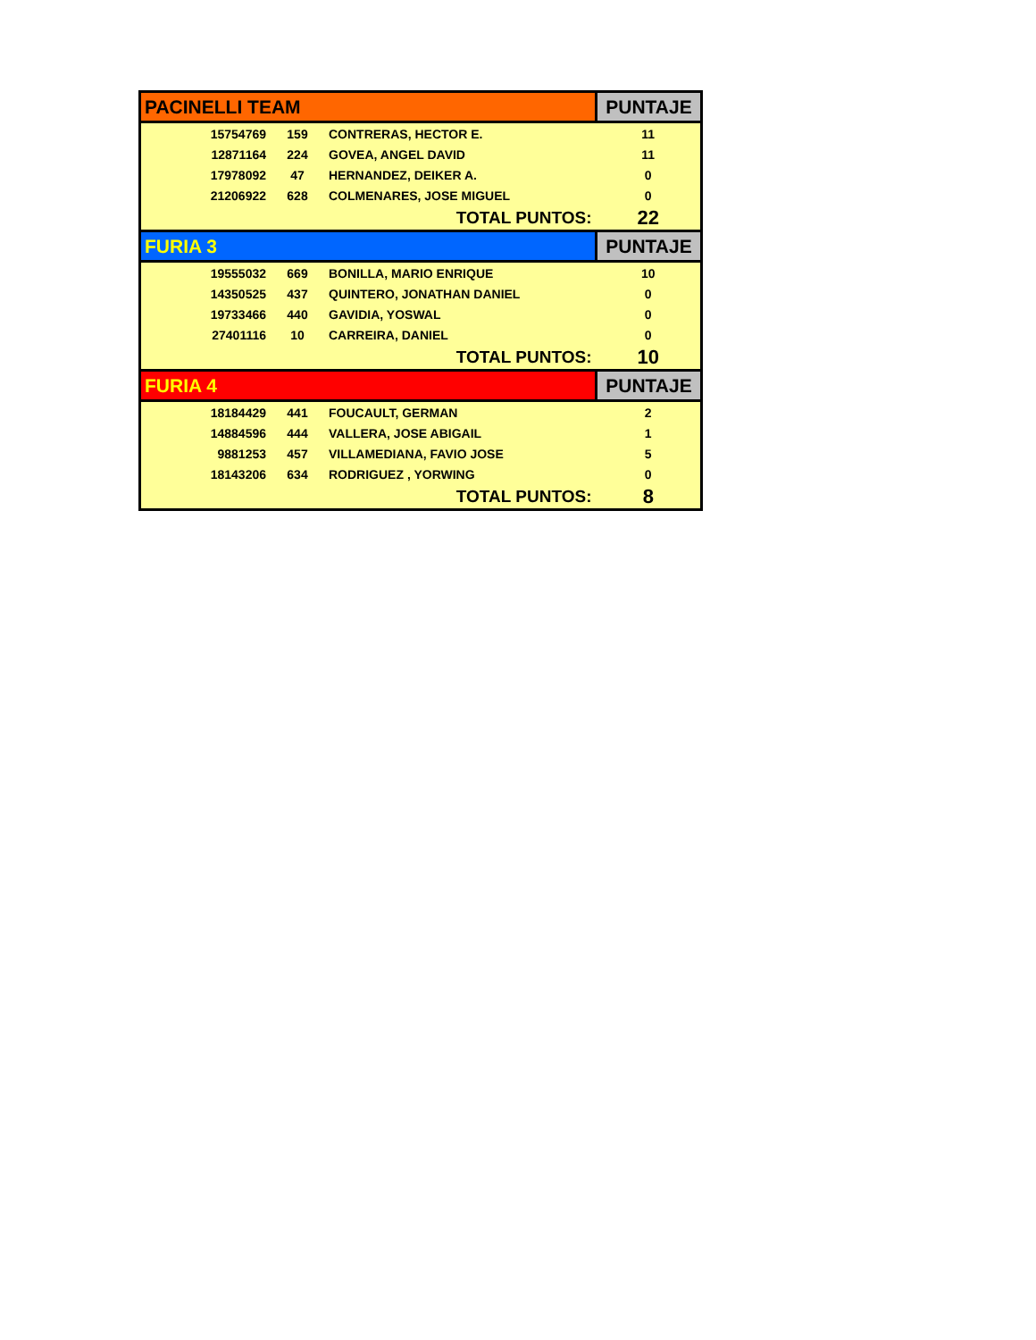| PACINELLI TEAM | | | PUNTAJE |
| 15754769 | 159 | CONTRERAS, HECTOR E. | 11 |
| 12871164 | 224 | GOVEA, ANGEL DAVID | 11 |
| 17978092 | 47 | HERNANDEZ, DEIKER A. | 0 |
| 21206922 | 628 | COLMENARES, JOSE MIGUEL | 0 |
| | | TOTAL PUNTOS: | 22 |
| FURIA 3 | | | PUNTAJE |
| 19555032 | 669 | BONILLA, MARIO ENRIQUE | 10 |
| 14350525 | 437 | QUINTERO, JONATHAN DANIEL | 0 |
| 19733466 | 440 | GAVIDIA, YOSWAL | 0 |
| 27401116 | 10 | CARREIRA, DANIEL | 0 |
| | | TOTAL PUNTOS: | 10 |
| FURIA 4 | | | PUNTAJE |
| 18184429 | 441 | FOUCAULT, GERMAN | 2 |
| 14884596 | 444 | VALLERA, JOSE ABIGAIL | 1 |
| 9881253 | 457 | VILLAMEDIANA, FAVIO JOSE | 5 |
| 18143206 | 634 | RODRIGUEZ , YORWING | 0 |
| | | TOTAL PUNTOS: | 8 |